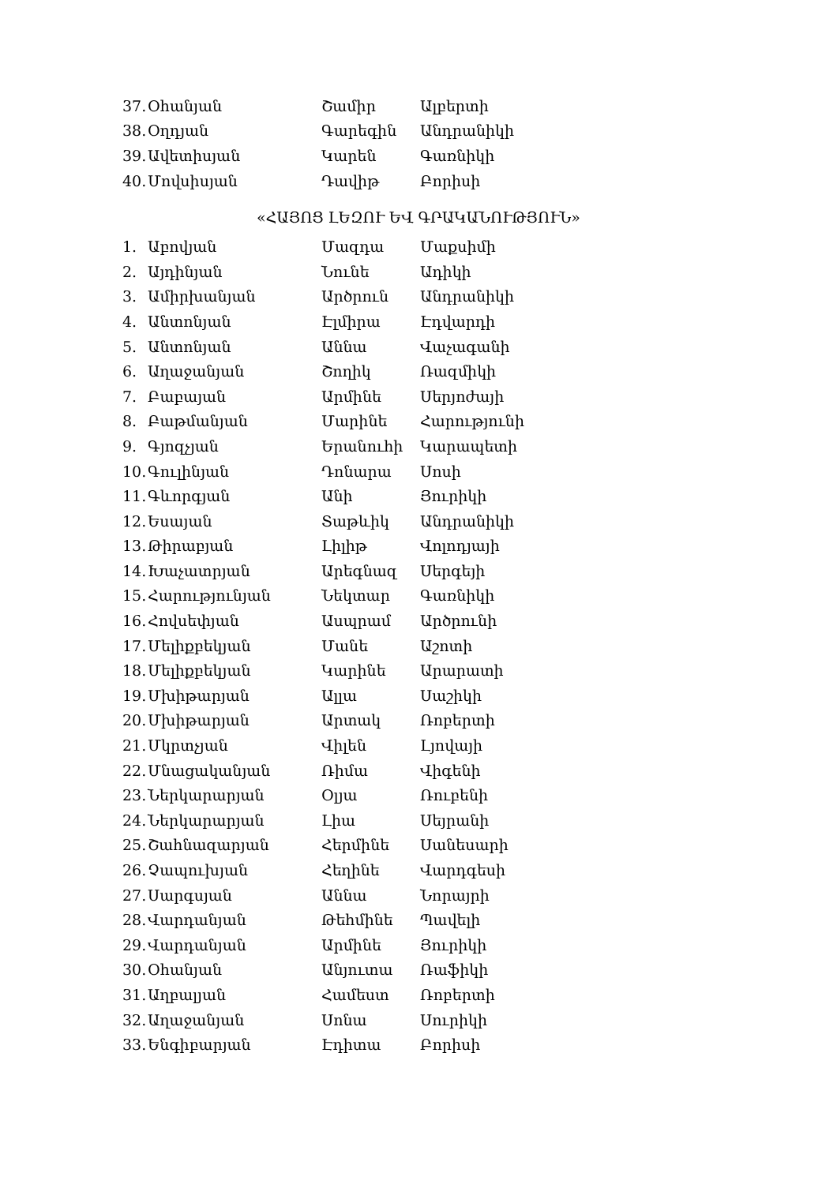37. Օհանյան Շամիր Ալբերտի
38. Օղդյան Գարեգին Անդրանիկի
39. Ավետիսյան Կարեն Գառնիկի
40. Մովսիսյան Դավիթ Բորիսի
«ՀԱՅՈՑ ԼԵԶՈՒ ԵՎ ԳՐԱԿԱՆՈՒԹՅՈՒՆ»
1. Աբովյան Մազդա Մաքսիմի
2. Այդինյան Նունե Ադիկի
3. Ամիրխանյան Արծրուն Անդրանիկի
4. Անտոնյան Էլմիրա Էդվարդի
5. Անտոնյան Աննա Վաչագանի
6. Աղաջանյան Շողիկ Ռազմիկի
7. Բաբայան Արմինե Սերյոժայի
8. Բաթմանյան Մարինե Հարությունի
9. Գյոզչյան Երանուհի Կարապետի
10. Գուլինյան Դոնարա Սոսի
11. Գևորգյան Անի Յուրիկի
12. Եսայան Տաթևիկ Անդրանիկի
13. Թիրաբյան Լիլիթ Վոլոդյայի
14. Խաչատրյան Արեգնազ Սերգեյի
15. Հարությունյան Նեկտար Գառնիկի
16. Հովսեփյան Ասպրամ Արծրունի
17. Մելիքբեկյան Մանե Աշոտի
18. Մելիքբեկյան Կարինե Արարատի
19. Մխիթարյան Ալլա Սաշիկի
20. Մխիթարյան Արտակ Ռոբերտի
21. Մկրտչյան Վիլեն Լյովայի
22. Մնացականյան Ռիմա Վիգենի
23. Ներկարարյան Օլյա Ռուբենի
24. Ներկարարյան Լիա Սեյրանի
25. Շահնազարյան Հերմինե Սանեսարի
26. Չապուխյան Հեղինե Վարդգեսի
27. Սարգսյան Աննա Նորայրի
28. Վարդանյան Թեհմինե Պավելի
29. Վարդանյան Արմինե Յուրիկի
30. Օհանյան Անյուտա Ռաֆիկի
31. Աղբալյան Համեստ Ռոբերտի
32. Աղաջանյան Սոնա Սուրիկի
33. Ենգիբարյան Էդիտա Բորիսի